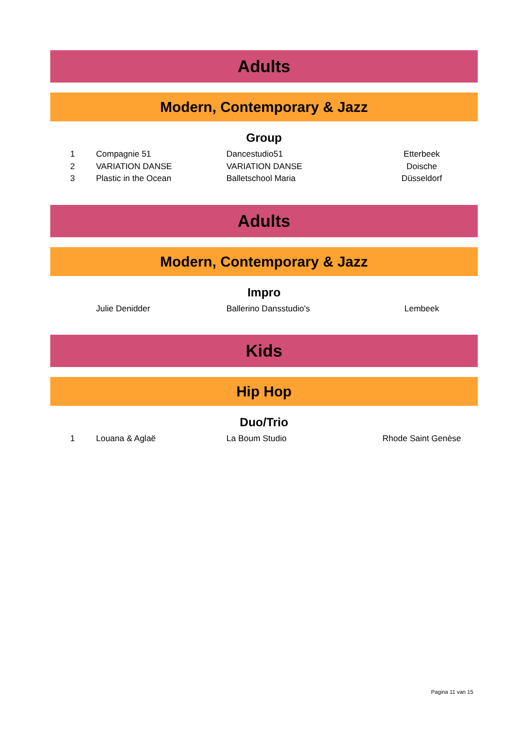Adults
Modern, Contemporary & Jazz
Group
| 1 | Compagnie 51 | Dancestudio51 | Etterbeek |
| 2 | VARIATION DANSE | VARIATION DANSE | Doische |
| 3 | Plastic in the Ocean | Balletschool Maria | Düsseldorf |
Adults
Modern, Contemporary & Jazz
Impro
| | Julie Denidder | Ballerino Dansstudio's | Lembeek |
Kids
Hip Hop
Duo/Trio
| 1 | Louana & Aglaë | La Boum Studio | Rhode Saint Genèse |
Pagina 11 van 15